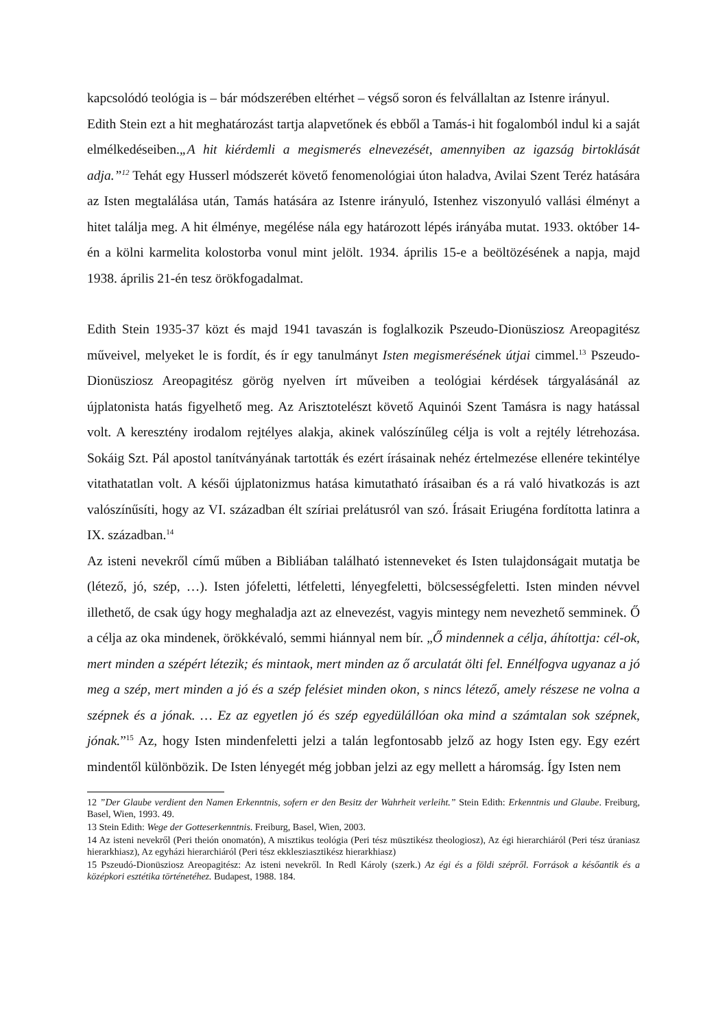kapcsolódó teológia is – bár módszerében eltérhet – végső soron és felvállaltan az Istenre irányul.
Edith Stein ezt a hit meghatározást tartja alapvetőnek és ebből a Tamás-i hit fogalomból indul ki a saját elmélkedéseiben.„A hit kiérdemli a megismerés elnevezését, amennyiben az igazság birtoklását adja.”<sup>12</sup> Tehát egy Husserl módszerét követő fenomenológiai úton haladva, Avilai Szent Teréz hatására az Isten megtalálása után, Tamás hatására az Istenre irányuló, Istenhez viszonyuló vallási élményt a hitet találja meg. A hit élménye, megélése nála egy határozott lépés irányába mutat. 1933. október 14-én a kölni karmelita kolostorba vonul mint jelölt. 1934. április 15-e a beöltözésének a napja, majd 1938. április 21-én tesz örökfogadalmat.
Edith Stein 1935-37 közt és majd 1941 tavaszán is foglalkozik Pszeudo-Dionüsziosz Areopagitész műveivel, melyeket le is fordít, és ír egy tanulmányt Isten megismerésének útjai cimmel.<sup>13</sup> Pszeudo-Dionüsziosz Areopagitész görög nyelven írt műveiben a teológiai kérdések tárgyalásánál az újplatonista hatás figyelhető meg. Az Arisztotelészt követő Aquinói Szent Tamásra is nagy hatással volt. A keresztény irodalom rejtélyes alakja, akinek valószínűleg célja is volt a rejtély létrehozása. Sokáig Szt. Pál apostol tanítványának tartották és ezért írásainak nehéz értelmezése ellenére tekintélye vitathatatlan volt. A késői újplatonizmus hatása kimutatható írásaiban és a rá való hivatkozás is azt valószínűsíti, hogy az VI. században élt szíriai prelátusról van szó. Írásait Eriugéna fordította latinra a IX. században.<sup>14</sup>
Az isteni nevekről című műben a Bibliában található istenneveket és Isten tulajdonságait mutatja be (létező, jó, szép, …). Isten jófeletti, létfeletti, lényegfeletti, bölcsességfeletti. Isten minden névvel illethető, de csak úgy hogy meghaladja azt az elnevezést, vagyis mintegy nem nevezhető semminek. Ő a célja az oka mindenek, örökkévaló, semmi hiánnyal nem bír. „Ő mindennek a célja, áhított­ja: cél-ok, mert minden a szépért létezik; és mintaok, mert minden az ő arculatát ölti fel. Ennélfogva ugyanaz a jó meg a szép, mert minden a jó és a szép felésiet minden okon, s nincs létező, amely részese ne volna a szépnek és a jónak. … Ez az egyetlen jó és szép egyedülállóan oka mind a számtalan sok szépnek, jónak.”<sup>15</sup> Az, hogy Isten mindenfeletti jelzi a talán legfontosabb jelző az hogy Isten egy. Egy ezért mindentől különbözik. De Isten lényegét még jobban jelzi az egy mellett a háromság. Így Isten nem
12 ”Der Glaube verdient den Namen Erkenntnis, sofern er den Besitz der Wahrheit verleiht.” Stein Edith: Erkenntnis und Glaube. Freiburg, Basel, Wien, 1993. 49.
13 Stein Edith: Wege der Gotteserkenntnis. Freiburg, Basel, Wien, 2003.
14 Az isteni nevekről (Peri theión onomatón), A misztikus teológia (Peri tész müsztikész theologiosz), Az égi hierarchiáról (Peri tész úraniasz hierarkhiasz), Az egyházi hierarchiáról (Peri tész ekklesziasztikész hierarkhiasz)
15 Pszeudó-Dionüsziosz Areopagitész: Az isteni nevekről. In Redl Károly (szerk.) Az égi és a földi szépről. Források a későantik és a középkori esztétika történetéhez. Budapest, 1988. 184.